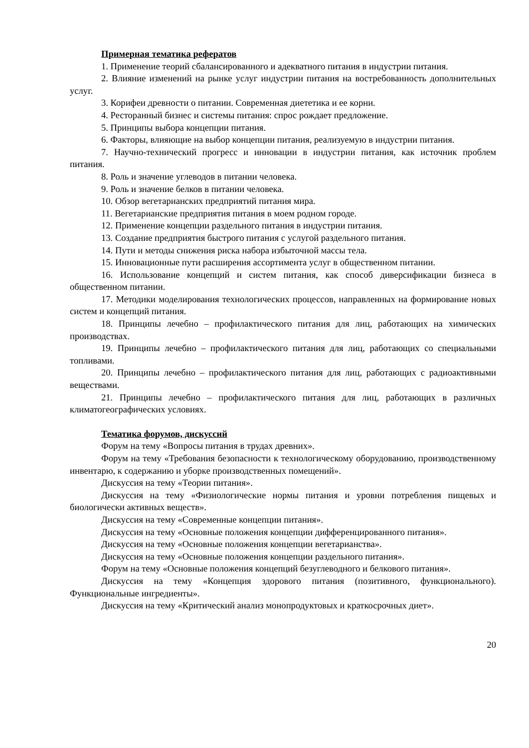Примерная тематика рефератов
1. Применение теорий сбалансированного и адекватного питания в индустрии питания.
2. Влияние изменений на рынке услуг индустрии питания на востребованность дополнительных услуг.
3. Корифеи древности о питании. Современная диететика и ее корни.
4. Ресторанный бизнес и системы питания: спрос рождает предложение.
5. Принципы выбора концепции питания.
6. Факторы, влияющие на выбор концепции питания, реализуемую в индустрии питания.
7. Научно-технический прогресс и инновации в индустрии питания, как источник проблем питания.
8. Роль и значение углеводов в питании человека.
9. Роль и значение белков в питании человека.
10. Обзор вегетарианских предприятий питания мира.
11. Вегетарианские предприятия питания в моем родном городе.
12. Применение концепции раздельного питания в индустрии питания.
13. Создание предприятия быстрого питания с услугой раздельного питания.
14. Пути и методы снижения риска набора избыточной массы тела.
15. Инновационные пути расширения ассортимента услуг в общественном питании.
16. Использование концепций и систем питания, как способ диверсификации бизнеса в общественном питании.
17. Методики моделирования технологических процессов, направленных на формирование новых систем и концепций питания.
18. Принципы лечебно – профилактического питания для лиц, работающих на химических производствах.
19. Принципы лечебно – профилактического питания для лиц, работающих со специальными топливами.
20. Принципы лечебно – профилактического питания для лиц, работающих с радиоактивными веществами.
21. Принципы лечебно – профилактического питания для лиц, работающих в различных климатогеографических условиях.
Тематика форумов, дискуссий
Форум на тему «Вопросы питания в трудах древних».
Форум на тему «Требования безопасности к технологическому оборудованию, производственному инвентарю, к содержанию и уборке производственных помещений».
Дискуссия на тему «Теории питания».
Дискуссия на тему «Физиологические нормы питания и уровни потребления пищевых и биологически активных веществ».
Дискуссия на тему «Современные концепции питания».
Дискуссия на тему «Основные положения концепции дифференцированного питания».
Дискуссия на тему «Основные положения концепции вегетарианства».
Дискуссия на тему «Основные положения концепции раздельного питания».
Форум на тему «Основные положения концепций безуглеводного и белкового питания».
Дискуссия на тему «Концепция здорового питания (позитивного, функционального). Функциональные ингредиенты».
Дискуссия на тему «Критический анализ монопродуктовых и краткосрочных диет».
20